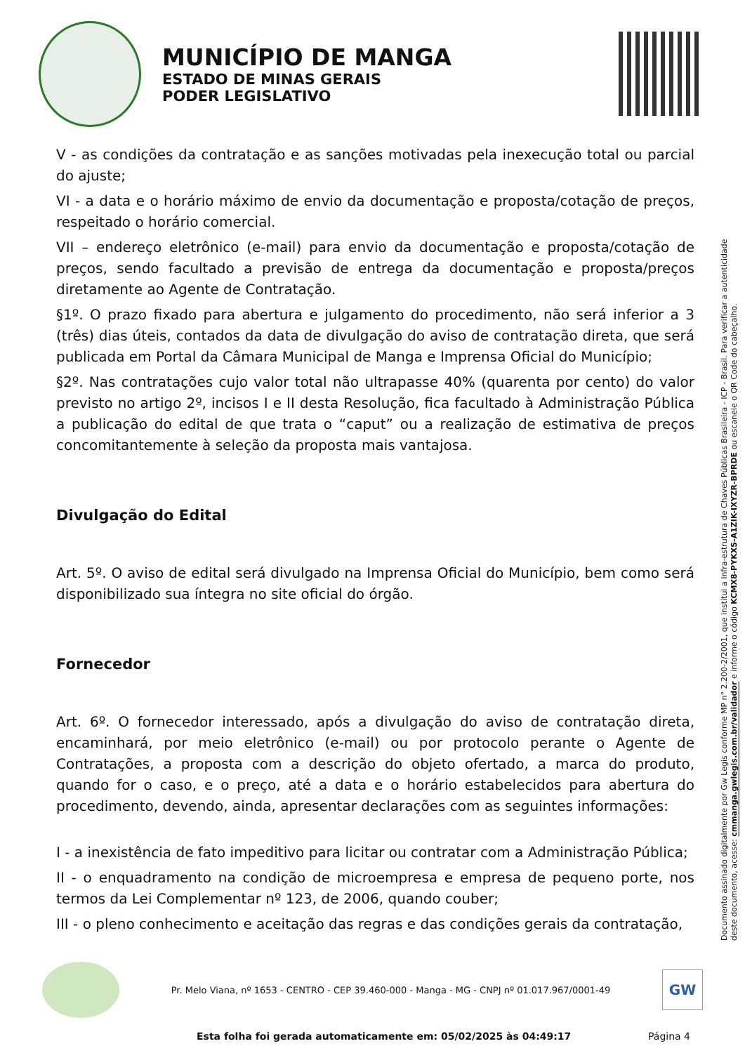MUNICÍPIO DE MANGA
ESTADO DE MINAS GERAIS
PODER LEGISLATIVO
V - as condições da contratação e as sanções motivadas pela inexecução total ou parcial do ajuste;
VI - a data e o horário máximo de envio da documentação e proposta/cotação de preços, respeitado o horário comercial.
VII – endereço eletrônico (e-mail) para envio da documentação e proposta/cotação de preços, sendo facultado a previsão de entrega da documentação e proposta/preços diretamente ao Agente de Contratação.
§1º. O prazo fixado para abertura e julgamento do procedimento, não será inferior a 3 (três) dias úteis, contados da data de divulgação do aviso de contratação direta, que será publicada em Portal da Câmara Municipal de Manga e Imprensa Oficial do Município;
§2º. Nas contratações cujo valor total não ultrapasse 40% (quarenta por cento) do valor previsto no artigo 2º, incisos I e II desta Resolução, fica facultado à Administração Pública a publicação do edital de que trata o “caput” ou a realização de estimativa de preços concomitantemente à seleção da proposta mais vantajosa.
Divulgação do Edital
Art. 5º. O aviso de edital será divulgado na Imprensa Oficial do Município, bem como será disponibilizado sua íntegra no site oficial do órgão.
Fornecedor
Art. 6º. O fornecedor interessado, após a divulgação do aviso de contratação direta, encaminhará, por meio eletrônico (e-mail) ou por protocolo perante o Agente de Contratações, a proposta com a descrição do objeto ofertado, a marca do produto, quando for o caso, e o preço, até a data e o horário estabelecidos para abertura do procedimento, devendo, ainda, apresentar declarações com as seguintes informações:
I - a inexistência de fato impeditivo para licitar ou contratar com a Administração Pública;
II - o enquadramento na condição de microempresa e empresa de pequeno porte, nos termos da Lei Complementar nº 123, de 2006, quando couber;
III - o pleno conhecimento e aceitação das regras e das condições gerais da contratação,
Documento assinado digitalmente por Gw Legis conforme MP n° 2.200-2/2001, que institui a Infra-estrutura de Chaves Públicas Brasileira - ICP - Brasil. Para verificar a autenticidade deste documento, acesse: cmmanga.gwlegis.com.br/validador e informe o código KCMX8-PYKXS-A1ZIK-IXYZR-BPRDE ou escaneie o QR Code do cabeçalho.
Pr. Melo Viana, nº 1653 - CENTRO - CEP 39.460-000 - Manga - MG - CNPJ nº 01.017.967/0001-49
GW
Esta folha foi gerada automaticamente em: 05/02/2025 às 04:49:17 Página 4